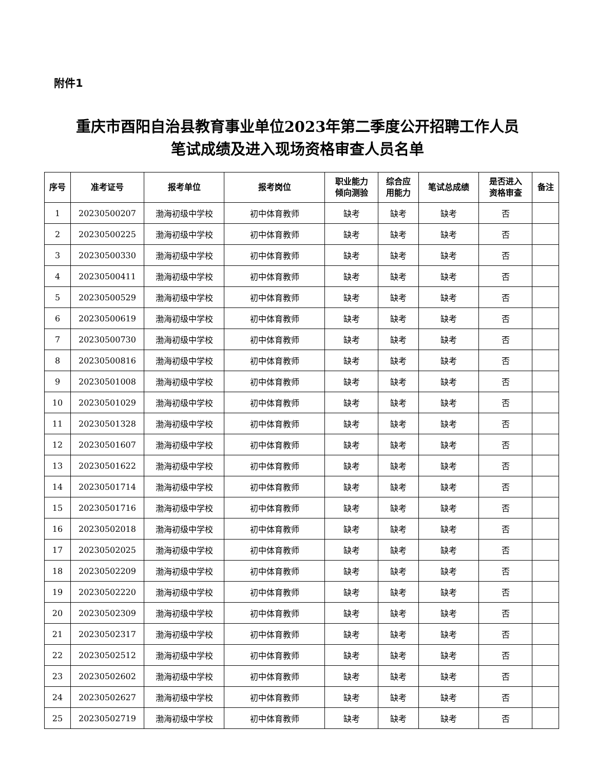附件1
重庆市酉阳自治县教育事业单位2023年第二季度公开招聘工作人员
笔试成绩及进入现场资格审查人员名单
| 序号 | 准考证号 | 报考单位 | 报考岗位 | 职业能力 倾向测验 | 综合应 用能力 | 笔试总成绩 | 是否进入 资格审查 | 备注 |
| --- | --- | --- | --- | --- | --- | --- | --- | --- |
| 1 | 20230500207 | 渤海初级中学校 | 初中体育教师 | 缺考 | 缺考 | 缺考 | 否 | |
| 2 | 20230500225 | 渤海初级中学校 | 初中体育教师 | 缺考 | 缺考 | 缺考 | 否 | |
| 3 | 20230500330 | 渤海初级中学校 | 初中体育教师 | 缺考 | 缺考 | 缺考 | 否 | |
| 4 | 20230500411 | 渤海初级中学校 | 初中体育教师 | 缺考 | 缺考 | 缺考 | 否 | |
| 5 | 20230500529 | 渤海初级中学校 | 初中体育教师 | 缺考 | 缺考 | 缺考 | 否 | |
| 6 | 20230500619 | 渤海初级中学校 | 初中体育教师 | 缺考 | 缺考 | 缺考 | 否 | |
| 7 | 20230500730 | 渤海初级中学校 | 初中体育教师 | 缺考 | 缺考 | 缺考 | 否 | |
| 8 | 20230500816 | 渤海初级中学校 | 初中体育教师 | 缺考 | 缺考 | 缺考 | 否 | |
| 9 | 20230501008 | 渤海初级中学校 | 初中体育教师 | 缺考 | 缺考 | 缺考 | 否 | |
| 10 | 20230501029 | 渤海初级中学校 | 初中体育教师 | 缺考 | 缺考 | 缺考 | 否 | |
| 11 | 20230501328 | 渤海初级中学校 | 初中体育教师 | 缺考 | 缺考 | 缺考 | 否 | |
| 12 | 20230501607 | 渤海初级中学校 | 初中体育教师 | 缺考 | 缺考 | 缺考 | 否 | |
| 13 | 20230501622 | 渤海初级中学校 | 初中体育教师 | 缺考 | 缺考 | 缺考 | 否 | |
| 14 | 20230501714 | 渤海初级中学校 | 初中体育教师 | 缺考 | 缺考 | 缺考 | 否 | |
| 15 | 20230501716 | 渤海初级中学校 | 初中体育教师 | 缺考 | 缺考 | 缺考 | 否 | |
| 16 | 20230502018 | 渤海初级中学校 | 初中体育教师 | 缺考 | 缺考 | 缺考 | 否 | |
| 17 | 20230502025 | 渤海初级中学校 | 初中体育教师 | 缺考 | 缺考 | 缺考 | 否 | |
| 18 | 20230502209 | 渤海初级中学校 | 初中体育教师 | 缺考 | 缺考 | 缺考 | 否 | |
| 19 | 20230502220 | 渤海初级中学校 | 初中体育教师 | 缺考 | 缺考 | 缺考 | 否 | |
| 20 | 20230502309 | 渤海初级中学校 | 初中体育教师 | 缺考 | 缺考 | 缺考 | 否 | |
| 21 | 20230502317 | 渤海初级中学校 | 初中体育教师 | 缺考 | 缺考 | 缺考 | 否 | |
| 22 | 20230502512 | 渤海初级中学校 | 初中体育教师 | 缺考 | 缺考 | 缺考 | 否 | |
| 23 | 20230502602 | 渤海初级中学校 | 初中体育教师 | 缺考 | 缺考 | 缺考 | 否 | |
| 24 | 20230502627 | 渤海初级中学校 | 初中体育教师 | 缺考 | 缺考 | 缺考 | 否 | |
| 25 | 20230502719 | 渤海初级中学校 | 初中体育教师 | 缺考 | 缺考 | 缺考 | 否 | |